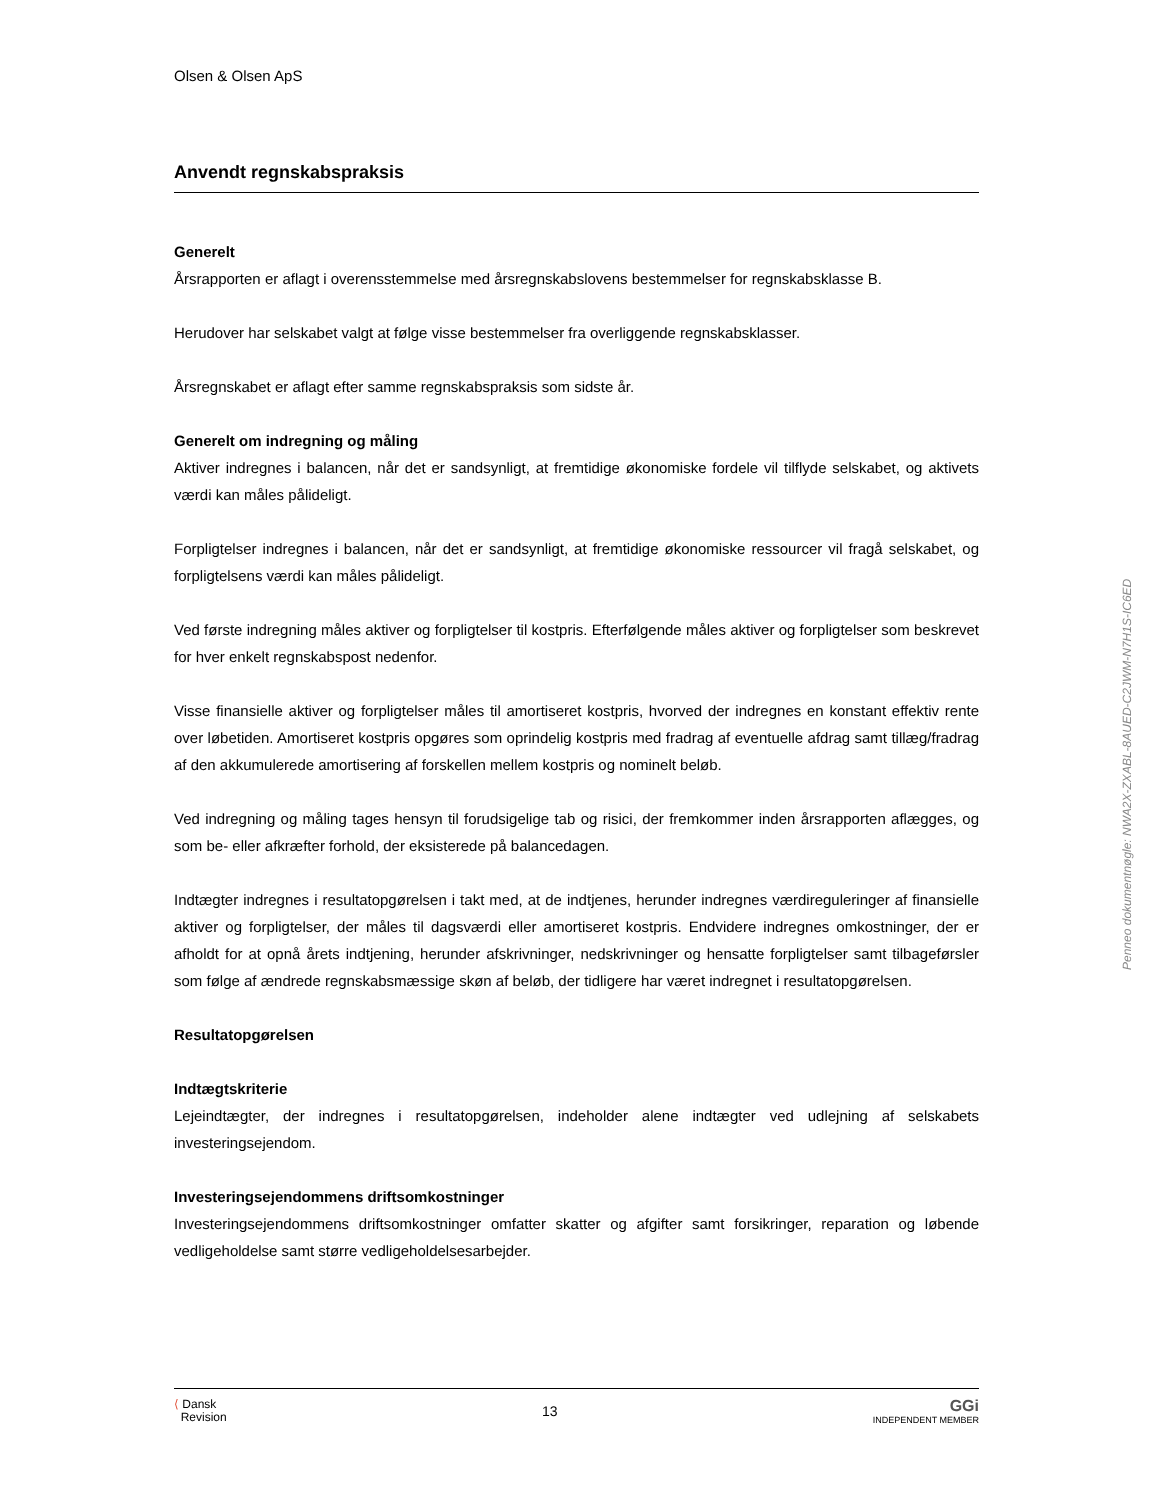Olsen & Olsen ApS
Anvendt regnskabspraksis
Generelt
Årsrapporten er aflagt i overensstemmelse med årsregnskabslovens bestemmelser for regnskabsklasse B.
Herudover har selskabet valgt at følge visse bestemmelser fra overliggende regnskabsklasser.
Årsregnskabet er aflagt efter samme regnskabspraksis som sidste år.
Generelt om indregning og måling
Aktiver indregnes i balancen, når det er sandsynligt, at fremtidige økonomiske fordele vil tilflyde selskabet, og aktivets værdi kan måles pålideligt.
Forpligtelser indregnes i balancen, når det er sandsynligt, at fremtidige økonomiske ressourcer vil fragå selskabet, og forpligtelsens værdi kan måles pålideligt.
Ved første indregning måles aktiver og forpligtelser til kostpris. Efterfølgende måles aktiver og forpligtelser som beskrevet for hver enkelt regnskabspost nedenfor.
Visse finansielle aktiver og forpligtelser måles til amortiseret kostpris, hvorved der indregnes en konstant effektiv rente over løbetiden. Amortiseret kostpris opgøres som oprindelig kostpris med fradrag af eventuelle afdrag samt tillæg/fradrag af den akkumulerede amortisering af forskellen mellem kostpris og nominelt beløb.
Ved indregning og måling tages hensyn til forudsigelige tab og risici, der fremkommer inden årsrapporten aflægges, og som be- eller afkræfter forhold, der eksisterede på balancedagen.
Indtægter indregnes i resultatopgørelsen i takt med, at de indtjenes, herunder indregnes værdireguleringer af finansielle aktiver og forpligtelser, der måles til dagsværdi eller amortiseret kostpris. Endvidere indregnes omkostninger, der er afholdt for at opnå årets indtjening, herunder afskrivninger, nedskrivninger og hensatte forpligtelser samt tilbageførsler som følge af ændrede regnskabsmæssige skøn af beløb, der tidligere har været indregnet i resultatopgørelsen.
Resultatopgørelsen
Indtægtskriterie
Lejeindtægter, der indregnes i resultatopgørelsen, indeholder alene indtægter ved udlejning af selskabets investeringsejendom.
Investeringsejendommens driftsomkostninger
Investeringsejendommens driftsomkostninger omfatter skatter og afgifter samt forsikringer, reparation og løbende vedligeholdelse samt større vedligeholdelsesarbejder.
⟨ Dansk
Revision
13
GGi
INDEPENDENT MEMBER
Penneo dokumentnøgle: NWA2X-ZXABL-8AUED-C2JWM-N7H1S-IC6ED